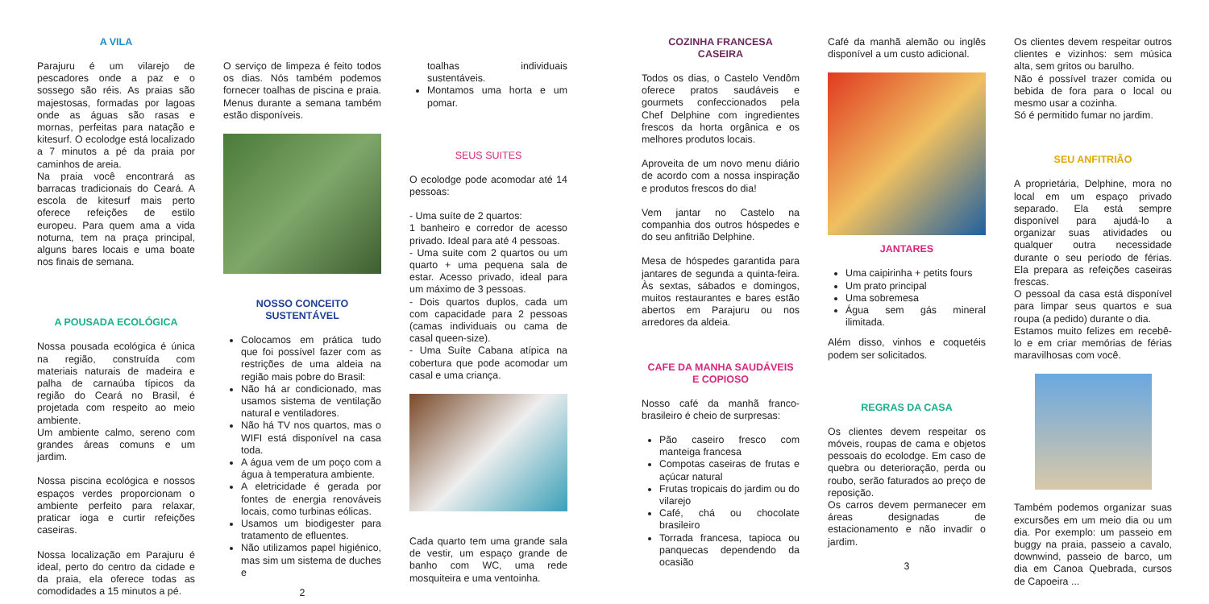A VILA
Parajuru é um vilarejo de pescadores onde a paz e o sossego são réis. As praias são majestosas, formadas por lagoas onde as águas são rasas e mornas, perfeitas para natação e kitesurf. O ecolodge está localizado a 7 minutos a pé da praia por caminhos de areia.
Na praia você encontrará as barracas tradicionais do Ceará. A escola de kitesurf mais perto oferece refeições de estilo europeu. Para quem ama a vida noturna, tem na praça principal, alguns bares locais e uma boate nos finais de semana.
A POUSADA ECOLÓGICA
Nossa pousada ecológica é única na região, construída com materiais naturais de madeira e palha de carnaúba típicos da região do Ceará no Brasil, é projetada com respeito ao meio ambiente.
Um ambiente calmo, sereno com grandes áreas comuns e um jardim.
Nossa piscina ecológica e nossos espaços verdes proporcionam o ambiente perfeito para relaxar, praticar ioga e curtir refeições caseiras.
Nossa localização em Parajuru é ideal, perto do centro da cidade e da praia, ela oferece todas as comodidades a 15 minutos a pé.
O serviço de limpeza é feito todos os dias. Nós também podemos fornecer toalhas de piscina e praia. Menus durante a semana também estão disponíveis.
NOSSO CONCEITO SUSTENTÁVEL
Colocamos em prática tudo que foi possível fazer com as restrições de uma aldeia na região mais pobre do Brasil:
Não há ar condicionado, mas usamos sistema de ventilação natural e ventiladores.
Não há TV nos quartos, mas o WIFI está disponível na casa toda.
A água vem de um poço com a água à temperatura ambiente.
A eletricidade é gerada por fontes de energia renováveis locais, como turbinas eólicas.
Usamos um biodigester para tratamento de efluentes.
Não utilizamos papel higiénico, mas sim um sistema de duches e
2
toalhas individuais sustentáveis.
Montamos uma horta e um pomar.
SEUS SUITES
O ecolodge pode acomodar até 14 pessoas:
- Uma suíte de 2 quartos:
1 banheiro e corredor de acesso privado. Ideal para até 4 pessoas.
- Uma suite com 2 quartos ou um quarto + uma pequena sala de estar. Acesso privado, ideal para um máximo de 3 pessoas.
- Dois quartos duplos, cada um com capacidade para 2 pessoas (camas individuais ou cama de casal queen-size).
- Uma Suíte Cabana atípica na cobertura que pode acomodar um casal e uma criança.
Cada quarto tem uma grande sala de vestir, um espaço grande de banho com WC, uma rede mosquiteira e uma ventoinha.
COZINHA FRANCESA
CASEIRA
Todos os dias, o Castelo Vendôm oferece pratos saudáveis e gourmets confeccionados pela Chef Delphine com ingredientes frescos da horta orgânica e os melhores produtos locais.
Aproveita de um novo menu diário de acordo com a nossa inspiração e produtos frescos do dia!
Vem jantar no Castelo na companhia dos outros hóspedes e do seu anfitrião Delphine.
Mesa de hóspedes garantida para jantares de segunda a quinta-feira. Às sextas, sábados e domingos, muitos restaurantes e bares estão abertos em Parajuru ou nos arredores da aldeia.
CAFE DA MANHA SAUDÁVEIS
E COPIOSO
Nosso café da manhã franco-brasileiro é cheio de surpresas:
Pão caseiro fresco com manteiga francesa
Compotas caseiras de frutas e açúcar natural
Frutas tropicais do jardim ou do vilarejo
Café, chá ou chocolate brasileiro
Torrada francesa, tapioca ou panquecas dependendo da ocasião
Café da manhã alemão ou inglês disponível a um custo adicional.
JANTARES
Uma caipirinha + petits fours
Um prato principal
Uma sobremesa
Água sem gás mineral ilimitada.
Além disso, vinhos e coquetéis podem ser solicitados.
REGRAS DA CASA
Os clientes devem respeitar os móveis, roupas de cama e objetos pessoais do ecolodge. Em caso de quebra ou deterioração, perda ou roubo, serão faturados ao preço de reposição.
Os carros devem permanecer em áreas designadas de estacionamento e não invadir o jardim.
3
Os clientes devem respeitar outros clientes e vizinhos: sem música alta, sem gritos ou barulho.
Não é possível trazer comida ou bebida de fora para o local ou mesmo usar a cozinha.
Só é permitido fumar no jardim.
SEU ANFITRIÃO
A proprietária, Delphine, mora no local em um espaço privado separado. Ela está sempre disponível para ajudá-lo a organizar suas atividades ou qualquer outra necessidade durante o seu período de férias. Ela prepara as refeições caseiras frescas.
O pessoal da casa está disponível para limpar seus quartos e sua roupa (a pedido) durante o dia.
Estamos muito felizes em recebê-lo e em criar memórias de férias maravilhosas com você.
Também podemos organizar suas excursões em um meio dia ou um dia. Por exemplo: um passeio em buggy na praia, passeio a cavalo, downwind, passeio de barco, um dia em Canoa Quebrada, cursos de Capoeira ...